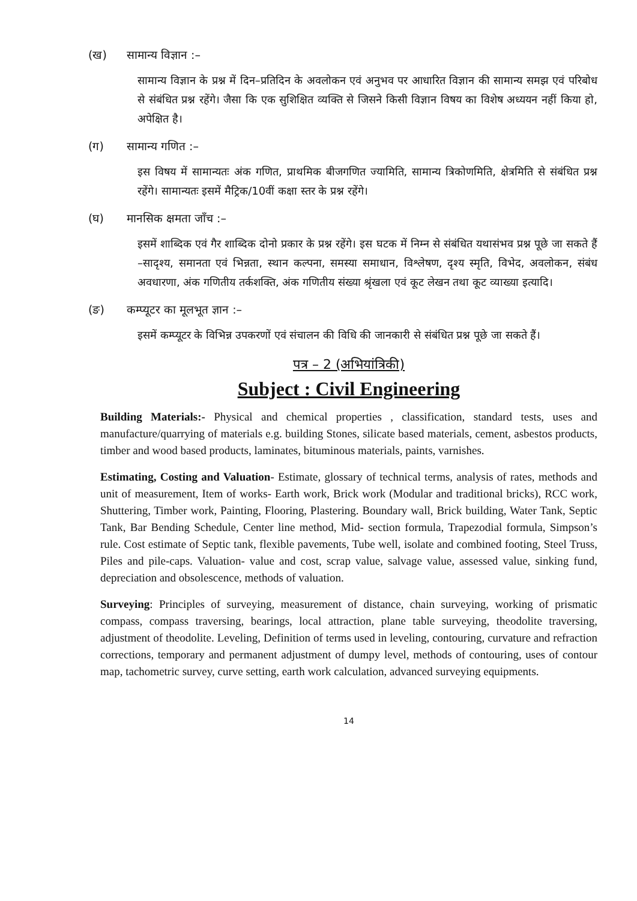(ख) सामान्य विज्ञान :–
सामान्य विज्ञान के प्रश्न में दिन–प्रतिदिन के अवलोकन एवं अनुभव पर आधारित विज्ञान की सामान्य समझ एवं परिबोध से संबंधित प्रश्न रहेंगे। जैसा कि एक सुशिक्षित व्यक्ति से जिसने किसी विज्ञान विषय का विशेष अध्ययन नहीं किया हो, अपेक्षित है।
(ग) सामान्य गणित :–
इस विषय में सामान्यतः अंक गणित, प्राथमिक बीजगणित ज्यामिति, सामान्य त्रिकोणमिति, क्षेत्रमिति से संबंधित प्रश्न रहेंगे। सामान्यतः इसमें मैट्रिक/10वीं कक्षा स्तर के प्रश्न रहेंगे।
(घ) मानसिक क्षमता जाँच :–
इसमें शाब्दिक एवं गैर शाब्दिक दोनो प्रकार के प्रश्न रहेंगे। इस घटक में निम्न से संबंधित यथासंभव प्रश्न पूछे जा सकते हैं –सादृश्य, समानता एवं भिन्नता, स्थान कल्पना, समस्या समाधान, विश्लेषण, दृश्य स्मृति, विभेद, अवलोकन, संबंध अवधारणा, अंक गणितीय तर्कशक्ति, अंक गणितीय संख्या श्रृंखला एवं कूट लेखन तथा कूट व्याख्या इत्यादि।
(ङ) कम्प्यूटर का मूलभूत ज्ञान :–
इसमें कम्प्यूटर के विभिन्न उपकरणों एवं संचालन की विधि की जानकारी से संबंधित प्रश्न पूछे जा सकते हैं।
पत्र – 2 (अभियांत्रिकी)
Subject : Civil Engineering
Building Materials:- Physical and chemical properties , classification, standard tests, uses and manufacture/quarrying of materials e.g. building Stones, silicate based materials, cement, asbestos products, timber and wood based products, laminates, bituminous materials, paints, varnishes.
Estimating, Costing and Valuation- Estimate, glossary of technical terms, analysis of rates, methods and unit of measurement, Item of works- Earth work, Brick work (Modular and traditional bricks), RCC work, Shuttering, Timber work, Painting, Flooring, Plastering. Boundary wall, Brick building, Water Tank, Septic Tank, Bar Bending Schedule, Center line method, Mid- section formula, Trapezodial formula, Simpson’s rule. Cost estimate of Septic tank, flexible pavements, Tube well, isolate and combined footing, Steel Truss, Piles and pile-caps. Valuation- value and cost, scrap value, salvage value, assessed value, sinking fund, depreciation and obsolescence, methods of valuation.
Surveying: Principles of surveying, measurement of distance, chain surveying, working of prismatic compass, compass traversing, bearings, local attraction, plane table surveying, theodolite traversing, adjustment of theodolite. Leveling, Definition of terms used in leveling, contouring, curvature and refraction corrections, temporary and permanent adjustment of dumpy level, methods of contouring, uses of contour map, tachometric survey, curve setting, earth work calculation, advanced surveying equipments.
14